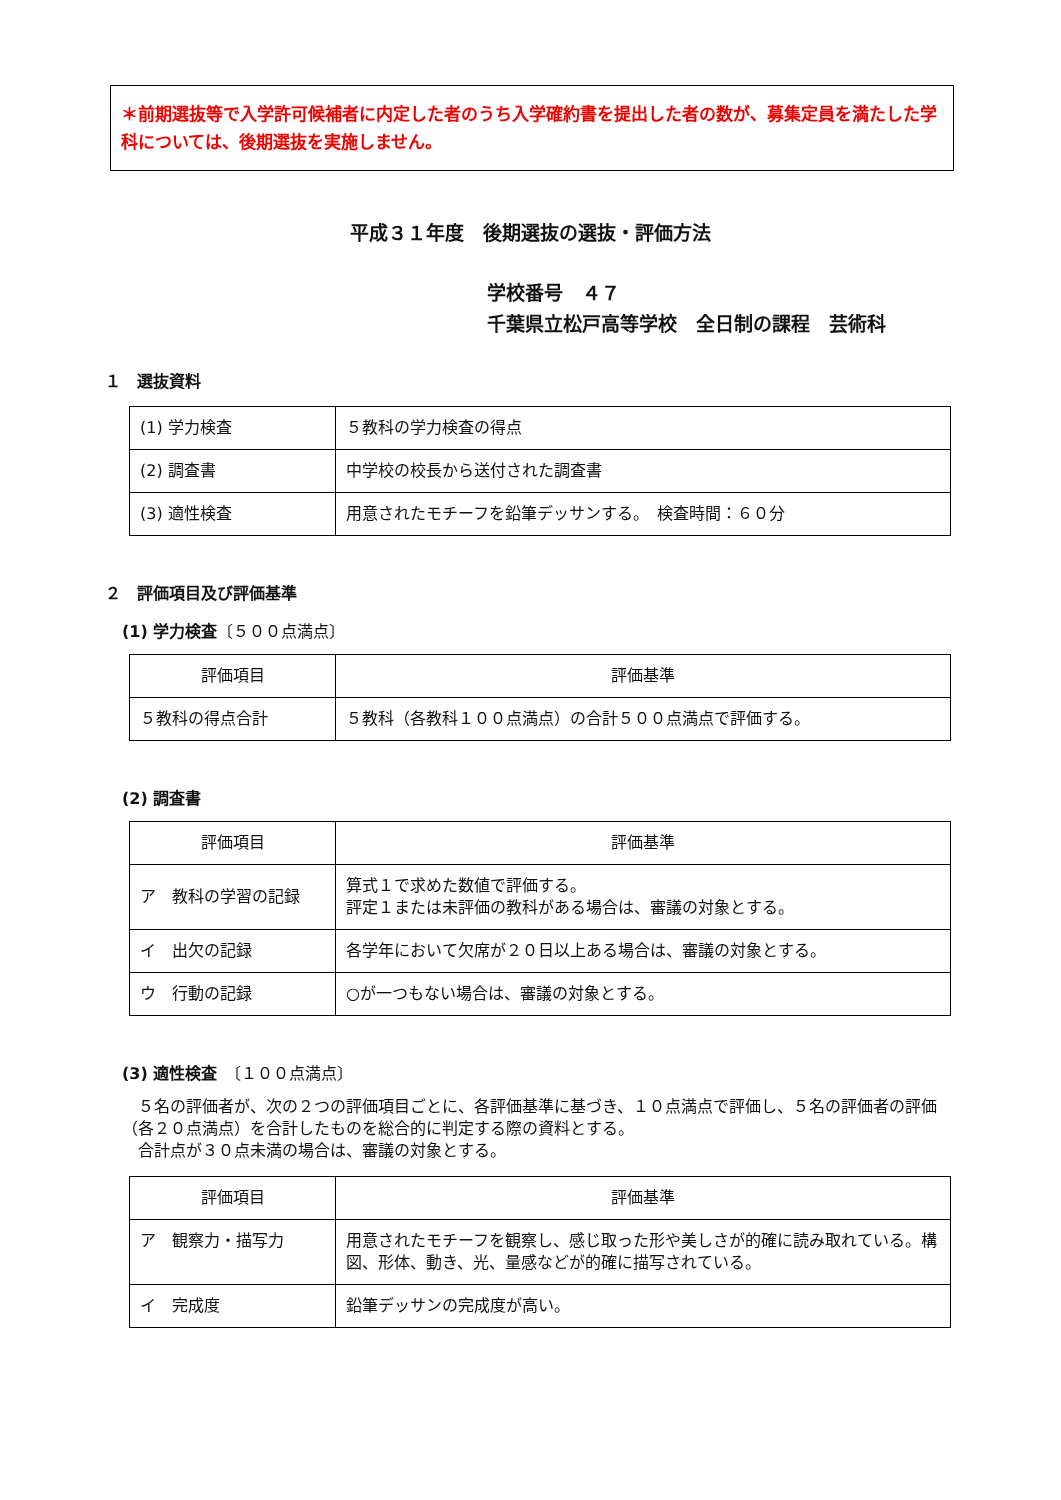＊前期選抜等で入学許可候補者に内定した者のうち入学確約書を提出した者の数が、募集定員を満たした学科については、後期選抜を実施しません。
平成３１年度　後期選抜の選抜・評価方法
学校番号　４７
千葉県立松戸高等学校　全日制の課程　芸術科
１　選抜資料
| (1) 学力検査 | ５教科の学力検査の得点 |
| (2) 調査書 | 中学校の校長から送付された調査書 |
| (3) 適性検査 | 用意されたモチーフを鉛筆デッサンする。 検査時間：６０分 |
２　評価項目及び評価基準
(1) 学力検査〔５００点満点〕
| 評価項目 | 評価基準 |
| --- | --- |
| ５教科の得点合計 | ５教科（各教科１００点満点）の合計５００点満点で評価する。 |
(2) 調査書
| 評価項目 | 評価基準 |
| --- | --- |
| ア 教科の学習の記録 | 算式１で求めた数値で評価する。 評定１または未評価の教科がある場合は、審議の対象とする。 |
| イ 出欠の記録 | 各学年において欠席が２０日以上ある場合は、審議の対象とする。 |
| ウ 行動の記録 | ○が一つもない場合は、審議の対象とする。 |
(3) 適性検査　〔１００点満点〕
　５名の評価者が、次の２つの評価項目ごとに、各評価基準に基づき、１０点満点で評価し、５名の評価者の評価（各２０点満点）を合計したものを総合的に判定する際の資料とする。
　合計点が３０点未満の場合は、審議の対象とする。
| 評価項目 | 評価基準 |
| --- | --- |
| ア 観察力・描写力 | 用意されたモチーフを観察し、感じ取った形や美しさが的確に読み取れている。構図、形体、動き、光、量感などが的確に描写されている。 |
| イ 完成度 | 鉛筆デッサンの完成度が高い。 |